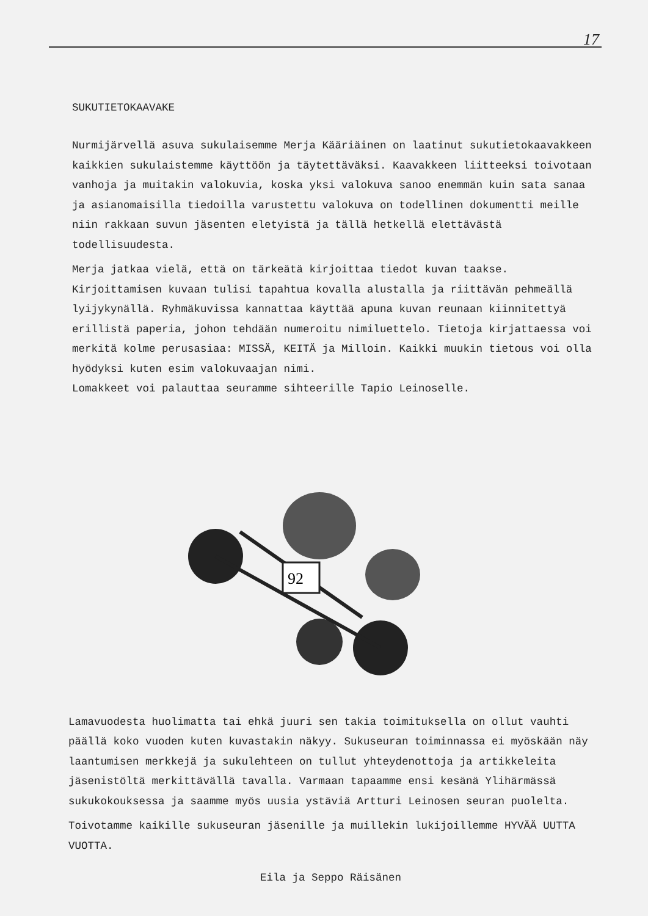17
SUKUTIETOKAAVAKE
Nurmijärvellä asuva sukulaisemme Merja Kääriäinen on laatinut sukutietokaavakkeen kaikkien sukulaistemme käyttöön ja täytettäväksi. Kaavakkeen liitteeksi toivotaan vanhoja ja muitakin valokuvia, koska yksi valokuva sanoo enemmän kuin sata sanaa ja asianomaisilla tiedoilla varustettu valokuva on todellinen dokumentti meille niin rakkaan suvun jäsenten eletyistä ja tällä hetkellä elettävästä todellisuudesta.
Merja jatkaa vielä, että on tärkeätä kirjoittaa tiedot kuvan taakse. Kirjoittamisen kuvaan tulisi tapahtua kovalla alustalla ja riittävän pehmeällä lyijykynällä. Ryhmäkuvissa kannattaa käyttää apuna kuvan reunaan kiinnitettyä erillistä paperia, johon tehdään numeroitu nimiluettelo. Tietoja kirjattaessa voi merkitä kolme perusasiaa: MISSÄ, KEITÄ ja Milloin. Kaikki muukin tietous voi olla hyödyksi kuten esim valokuvaajan nimi.
Lomakkeet voi palauttaa seuramme sihteerille Tapio Leinoselle.
92
Lamavuodesta huolimatta tai ehkä juuri sen takia toimituksella on ollut vauhti päällä koko vuoden kuten kuvastakin näkyy. Sukuseuran toiminnassa ei myöskään näy laantumisen merkkejä ja sukulehteen on tullut yhteydenottoja ja artikkeleita jäsenistöltä merkittävällä tavalla. Varmaan tapaamme ensi kesänä Ylihärmässä sukukokouksessa ja saamme myös uusia ystäviä Artturi Leinosen seuran puolelta.
Toivotamme kaikille sukuseuran jäsenille ja muillekin lukijoillemme HYVÄÄ UUTTA VUOTTA.
Eila ja Seppo Räisänen